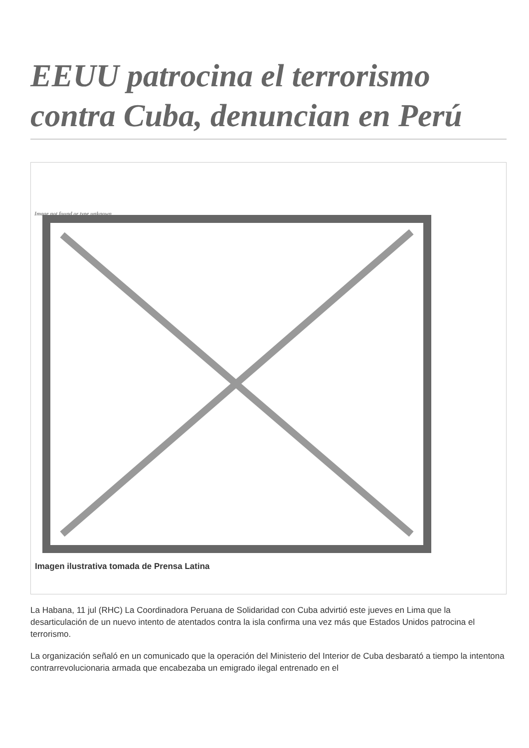EEUU patrocina el terrorismo contra Cuba, denuncian en Perú
Image not found or type unknown
Imagen ilustrativa tomada de Prensa Latina
La Habana, 11 jul (RHC) La Coordinadora Peruana de Solidaridad con Cuba advirtió este jueves en Lima que la desarticulación de un nuevo intento de atentados contra la isla confirma una vez más que Estados Unidos patrocina el terrorismo.
La organización señaló en un comunicado que la operación del Ministerio del Interior de Cuba desbarató a tiempo la intentona contrarrevolucionaria armada que encabezaba un emigrado ilegal entrenado en el